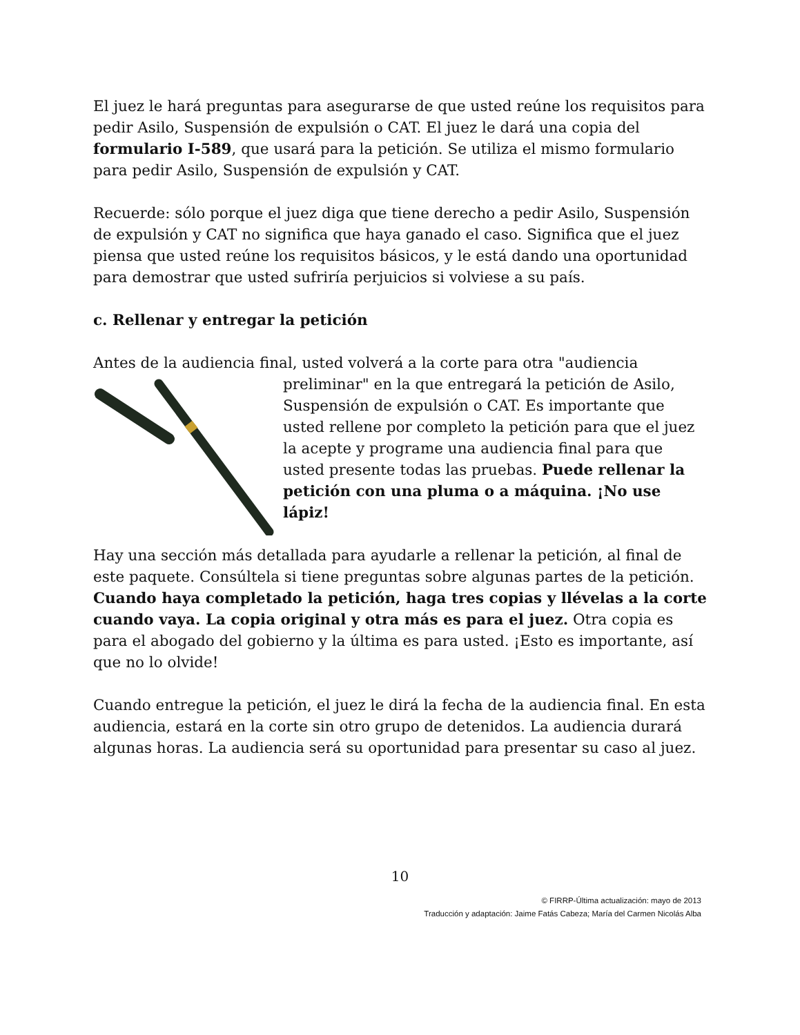El juez le hará preguntas para asegurarse de que usted reúne los requisitos para pedir Asilo, Suspensión de expulsión o CAT. El juez le dará una copia del formulario I-589, que usará para la petición. Se utiliza el mismo formulario para pedir Asilo, Suspensión de expulsión y CAT.
Recuerde: sólo porque el juez diga que tiene derecho a pedir Asilo, Suspensión de expulsión y CAT no significa que haya ganado el caso. Significa que el juez piensa que usted reúne los requisitos básicos, y le está dando una oportunidad para demostrar que usted sufriría perjuicios si volviese a su país.
c. Rellenar y entregar la petición
Antes de la audiencia final, usted volverá a la corte para otra "audiencia
preliminar" en la que entregará la petición de Asilo, Suspensión de expulsión o CAT. Es importante que usted rellene por completo la petición para que el juez la acepte y programe una audiencia final para que usted presente todas las pruebas. Puede rellenar la petición con una pluma o a máquina. ¡No use lápiz!
Hay una sección más detallada para ayudarle a rellenar la petición, al final de este paquete. Consúltela si tiene preguntas sobre algunas partes de la petición. Cuando haya completado la petición, haga tres copias y llévelas a la corte cuando vaya. La copia original y otra más es para el juez. Otra copia es para el abogado del gobierno y la última es para usted. ¡Esto es importante, así que no lo olvide!
Cuando entregue la petición, el juez le dirá la fecha de la audiencia final. En esta audiencia, estará en la corte sin otro grupo de detenidos. La audiencia durará algunas horas. La audiencia será su oportunidad para presentar su caso al juez.
10
© FIRRP-Última actualización: mayo de 2013
Traducción y adaptación: Jaime Fatás Cabeza; María del Carmen Nicolás Alba